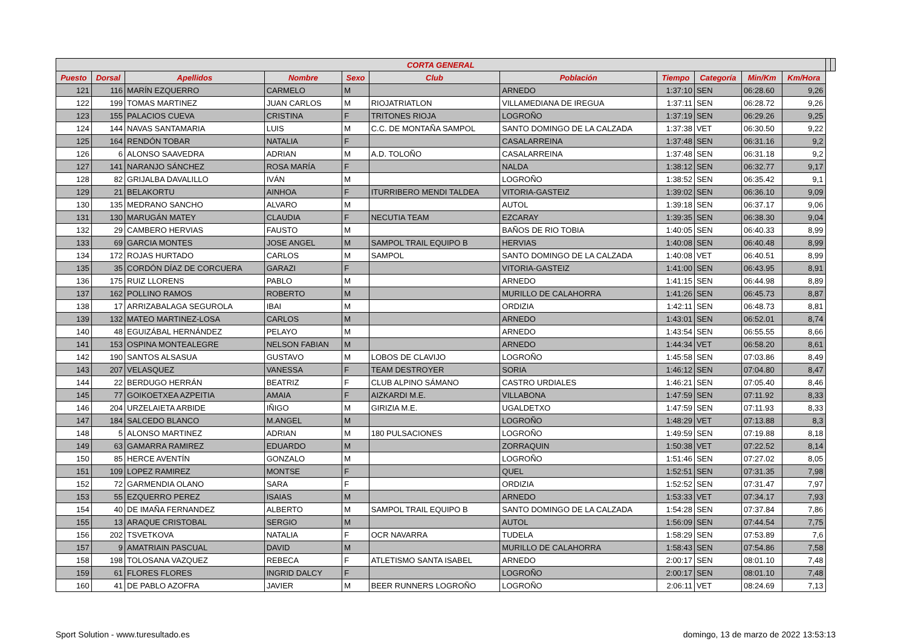| CORTA GENERAL | | | | | | | | | | | | |
| --- | --- | --- | --- | --- | --- | --- | --- | --- | --- | --- | --- | --- |
| Puesto | Dorsal | Apellidos | Nombre | Sexo | Club | Población | Tiempo | Categoría | Min/Km | Km/Hora | | |
| 121 | 116 | MARÍN EZQUERRO | CARMELO | M | | ARNEDO | 1:37:10 | SEN | 06:28.60 | 9,26 | | |
| 122 | 199 | TOMAS MARTINEZ | JUAN CARLOS | M | RIOJATRIATLON | VILLAMEDIANA DE IREGUA | 1:37:11 | SEN | 06:28.72 | 9,26 | | |
| 123 | 155 | PALACIOS CUEVA | CRISTINA | F | TRITONES RIOJA | LOGROÑO | 1:37:19 | SEN | 06:29.26 | 9,25 | | |
| 124 | 144 | NAVAS SANTAMARIA | LUIS | M | C.C. DE MONTAÑA SAMPOL | SANTO DOMINGO DE LA CALZADA | 1:37:38 | VET | 06:30.50 | 9,22 | | |
| 125 | 164 | RENDÓN TOBAR | NATALIA | F | | CASALARREINA | 1:37:48 | SEN | 06:31.16 | 9,2 | | |
| 126 | 6 | ALONSO SAAVEDRA | ADRIAN | M | A.D. TOLOÑO | CASALARREINA | 1:37:48 | SEN | 06:31.18 | 9,2 | | |
| 127 | 141 | NARANJO SÁNCHEZ | ROSA MARÍA | F | | NALDA | 1:38:12 | SEN | 06:32.77 | 9,17 | | |
| 128 | 82 | GRIJALBA DAVALILLO | IVÁN | M | | LOGROÑO | 1:38:52 | SEN | 06:35.42 | 9,1 | | |
| 129 | 21 | BELAKORTU | AINHOA | F | ITURRIBERO MENDI TALDEA | VITORIA-GASTEIZ | 1:39:02 | SEN | 06:36.10 | 9,09 | | |
| 130 | 135 | MEDRANO SANCHO | ALVARO | M | | AUTOL | 1:39:18 | SEN | 06:37.17 | 9,06 | | |
| 131 | 130 | MARUGÁN MATEY | CLAUDIA | F | NECUTIA TEAM | EZCARAY | 1:39:35 | SEN | 06:38.30 | 9,04 | | |
| 132 | 29 | CAMBERO HERVIAS | FAUSTO | M | | BAÑOS DE RIO TOBIA | 1:40:05 | SEN | 06:40.33 | 8,99 | | |
| 133 | 69 | GARCIA MONTES | JOSE ANGEL | M | SAMPOL TRAIL EQUIPO B | HERVIAS | 1:40:08 | SEN | 06:40.48 | 8,99 | | |
| 134 | 172 | ROJAS HURTADO | CARLOS | M | SAMPOL | SANTO DOMINGO DE LA CALZADA | 1:40:08 | VET | 06:40.51 | 8,99 | | |
| 135 | 35 | CORDÓN DÍAZ DE CORCUERA | GARAZI | F | | VITORIA-GASTEIZ | 1:41:00 | SEN | 06:43.95 | 8,91 | | |
| 136 | 175 | RUIZ LLORENS | PABLO | M | | ARNEDO | 1:41:15 | SEN | 06:44.98 | 8,89 | | |
| 137 | 162 | POLLINO RAMOS | ROBERTO | M | | MURILLO DE CALAHORRA | 1:41:26 | SEN | 06:45.73 | 8,87 | | |
| 138 | 17 | ARRIZABALAGA SEGUROLA | IBAI | M | | ORDIZIA | 1:42:11 | SEN | 06:48.73 | 8,81 | | |
| 139 | 132 | MATEO MARTINEZ-LOSA | CARLOS | M | | ARNEDO | 1:43:01 | SEN | 06:52.01 | 8,74 | | |
| 140 | 48 | EGUIZÁBAL HERNÁNDEZ | PELAYO | M | | ARNEDO | 1:43:54 | SEN | 06:55.55 | 8,66 | | |
| 141 | 153 | OSPINA MONTEALEGRE | NELSON FABIAN | M | | ARNEDO | 1:44:34 | VET | 06:58.20 | 8,61 | | |
| 142 | 190 | SANTOS ALSASUA | GUSTAVO | M | LOBOS DE CLAVIJO | LOGROÑO | 1:45:58 | SEN | 07:03.86 | 8,49 | | |
| 143 | 207 | VELASQUEZ | VANESSA | F | TEAM DESTROYER | SORIA | 1:46:12 | SEN | 07:04.80 | 8,47 | | |
| 144 | 22 | BERDUGO HERRÁN | BEATRIZ | F | CLUB ALPINO SÁMANO | CASTRO URDIALES | 1:46:21 | SEN | 07:05.40 | 8,46 | | |
| 145 | 77 | GOIKOETXEA AZPEITIA | AMAIA | F | AIZKARDI M.E. | VILLABONA | 1:47:59 | SEN | 07:11.92 | 8,33 | | |
| 146 | 204 | URZELAIETA ARBIDE | IÑIGO | M | GIRIZIA M.E. | UGALDETXO | 1:47:59 | SEN | 07:11.93 | 8,33 | | |
| 147 | 184 | SALCEDO BLANCO | M.ANGEL | M | | LOGROÑO | 1:48:29 | VET | 07:13.88 | 8,3 | | |
| 148 | 5 | ALONSO MARTINEZ | ADRIAN | M | 180 PULSACIONES | LOGROÑO | 1:49:59 | SEN | 07:19.88 | 8,18 | | |
| 149 | 63 | GAMARRA RAMIREZ | EDUARDO | M | | ZORRAQUIN | 1:50:38 | VET | 07:22.52 | 8,14 | | |
| 150 | 85 | HERCE AVENTÍN | GONZALO | M | | LOGROÑO | 1:51:46 | SEN | 07:27.02 | 8,05 | | |
| 151 | 109 | LOPEZ RAMIREZ | MONTSE | F | | QUEL | 1:52:51 | SEN | 07:31.35 | 7,98 | | |
| 152 | 72 | GARMENDIA OLANO | SARA | F | | ORDIZIA | 1:52:52 | SEN | 07:31.47 | 7,97 | | |
| 153 | 55 | EZQUERRO PEREZ | ISAIAS | M | | ARNEDO | 1:53:33 | VET | 07:34.17 | 7,93 | | |
| 154 | 40 | DE IMAÑA FERNANDEZ | ALBERTO | M | SAMPOL TRAIL EQUIPO B | SANTO DOMINGO DE LA CALZADA | 1:54:28 | SEN | 07:37.84 | 7,86 | | |
| 155 | 13 | ARAQUE CRISTOBAL | SERGIO | M | | AUTOL | 1:56:09 | SEN | 07:44.54 | 7,75 | | |
| 156 | 202 | TSVETKOVA | NATALIA | F | OCR NAVARRA | TUDELA | 1:58:29 | SEN | 07:53.89 | 7,6 | | |
| 157 | 9 | AMATRIAIN PASCUAL | DAVID | M | | MURILLO DE CALAHORRA | 1:58:43 | SEN | 07:54.86 | 7,58 | | |
| 158 | 198 | TOLOSANA VAZQUEZ | REBECA | F | ATLETISMO SANTA ISABEL | ARNEDO | 2:00:17 | SEN | 08:01.10 | 7,48 | | |
| 159 | 61 | FLORES FLORES | INGRID DALCY | F | | LOGROÑO | 2:00:17 | SEN | 08:01.10 | 7,48 | | |
| 160 | 41 | DE PABLO AZOFRA | JAVIER | M | BEER RUNNERS LOGROÑO | LOGROÑO | 2:06:11 | VET | 08:24.69 | 7,13 | | |
Sport Solution - www.turesultado.es domingo, 13 de marzo de 2022 13:53:13